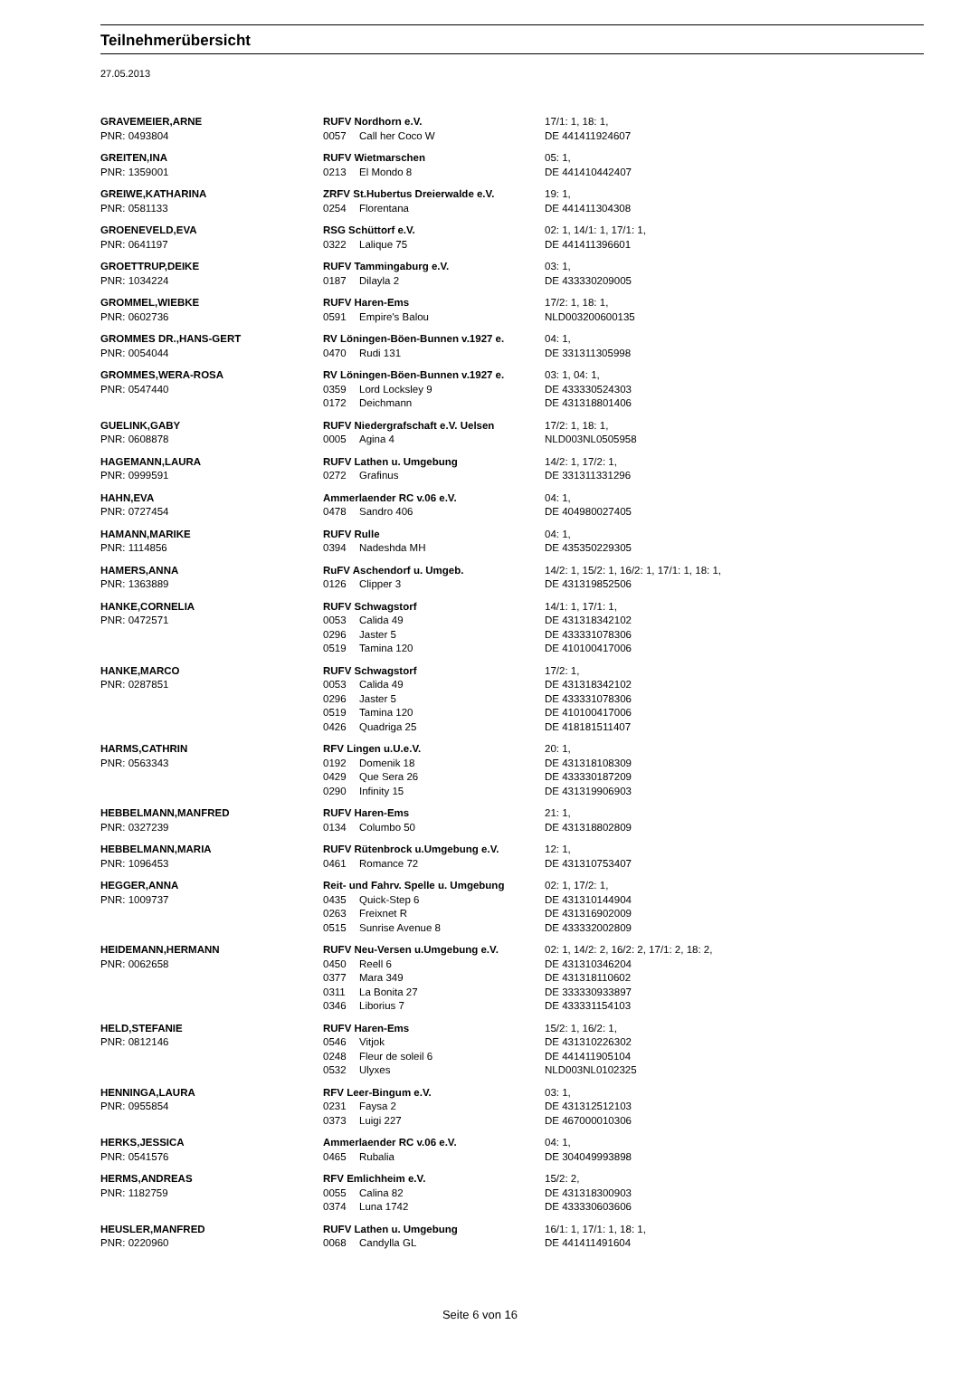Teilnehmerübersicht
27.05.2013
| GRAVEMEIER,ARNE | RUFV Nordhorn e.V. | | 17/1: 1, 18: 1, |
| PNR: 0493804 | 0057 | Call her Coco W | DE 441411924607 |
| GREITEN,INA | RUFV Wietmarschen | | 05: 1, |
| PNR: 1359001 | 0213 | El Mondo 8 | DE 441410442407 |
| GREIWE,KATHARINA | ZRFV St.Hubertus Dreierwalde e.V. | | 19: 1, |
| PNR: 0581133 | 0254 | Florentana | DE 441411304308 |
| GROENEVELD,EVA | RSG Schüttorf e.V. | | 02: 1, 14/1: 1, 17/1: 1, |
| PNR: 0641197 | 0322 | Lalique 75 | DE 441411396601 |
| GROETTRUP,DEIKE | RUFV Tammingaburg e.V. | | 03: 1, |
| PNR: 1034224 | 0187 | Dilayla 2 | DE 433330209005 |
| GROMMEL,WIEBKE | RUFV Haren-Ems | | 17/2: 1, 18: 1, |
| PNR: 0602736 | 0591 | Empire's Balou | NLD003200600135 |
| GROMMES DR.,HANS-GERT | RV Löningen-Böen-Bunnen v.1927 e. | | 04: 1, |
| PNR: 0054044 | 0470 | Rudi 131 | DE 331311305998 |
| GROMMES,WERA-ROSA | RV Löningen-Böen-Bunnen v.1927 e. | | 03: 1, 04: 1, |
| PNR: 0547440 | 0359 | Lord Locksley 9 | DE 433330524303 |
| | 0172 | Deichmann | DE 431318801406 |
| GUELINK,GABY | RUFV Niedergrafschaft e.V. Uelsen | | 17/2: 1, 18: 1, |
| PNR: 0608878 | 0005 | Agina 4 | NLD003NL0505958 |
| HAGEMANN,LAURA | RUFV Lathen u. Umgebung | | 14/2: 1, 17/2: 1, |
| PNR: 0999591 | 0272 | Grafinus | DE 331311331296 |
| HAHN,EVA | Ammerlaender RC v.06 e.V. | | 04: 1, |
| PNR: 0727454 | 0478 | Sandro 406 | DE 404980027405 |
| HAMANN,MARIKE | RUFV Rulle | | 04: 1, |
| PNR: 1114856 | 0394 | Nadeshda MH | DE 435350229305 |
| HAMERS,ANNA | RuFV Aschendorf u. Umgeb. | | 14/2: 1, 15/2: 1, 16/2: 1, 17/1: 1, 18: 1, |
| PNR: 1363889 | 0126 | Clipper 3 | DE 431319852506 |
| HANKE,CORNELIA | RUFV Schwagstorf | | 14/1: 1, 17/1: 1, |
| PNR: 0472571 | 0053 | Calida 49 | DE 431318342102 |
| | 0296 | Jaster 5 | DE 433331078306 |
| | 0519 | Tamina 120 | DE 410100417006 |
| HANKE,MARCO | RUFV Schwagstorf | | 17/2: 1, |
| PNR: 0287851 | 0053 | Calida 49 | DE 431318342102 |
| | 0296 | Jaster 5 | DE 433331078306 |
| | 0519 | Tamina 120 | DE 410100417006 |
| | 0426 | Quadriga 25 | DE 418181511407 |
| HARMS,CATHRIN | RFV Lingen u.U.e.V. | | 20: 1, |
| PNR: 0563343 | 0192 | Domenik 18 | DE 431318108309 |
| | 0429 | Que Sera 26 | DE 433330187209 |
| | 0290 | Infinity 15 | DE 431319906903 |
| HEBBELMANN,MANFRED | RUFV Haren-Ems | | 21: 1, |
| PNR: 0327239 | 0134 | Columbo 50 | DE 431318802809 |
| HEBBELMANN,MARIA | RUFV Rütenbrock u.Umgebung e.V. | | 12: 1, |
| PNR: 1096453 | 0461 | Romance 72 | DE 431310753407 |
| HEGGER,ANNA | Reit- und Fahrv. Spelle u. Umgebung | | 02: 1, 17/2: 1, |
| PNR: 1009737 | 0435 | Quick-Step 6 | DE 431310144904 |
| | 0263 | Freixnet R | DE 431316902009 |
| | 0515 | Sunrise Avenue 8 | DE 433332002809 |
| HEIDEMANN,HERMANN | RUFV Neu-Versen u.Umgebung e.V. | | 02: 1, 14/2: 2, 16/2: 2, 17/1: 2, 18: 2, |
| PNR: 0062658 | 0450 | Reell 6 | DE 431310346204 |
| | 0377 | Mara 349 | DE 431318110602 |
| | 0311 | La Bonita 27 | DE 333330933897 |
| | 0346 | Liborius 7 | DE 433331154103 |
| HELD,STEFANIE | RUFV Haren-Ems | | 15/2: 1, 16/2: 1, |
| PNR: 0812146 | 0546 | Vitjok | DE 431310226302 |
| | 0248 | Fleur de soleil 6 | DE 441411905104 |
| | 0532 | Ulyxes | NLD003NL0102325 |
| HENNINGA,LAURA | RFV Leer-Bingum e.V. | | 03: 1, |
| PNR: 0955854 | 0231 | Faysa 2 | DE 431312512103 |
| | 0373 | Luigi 227 | DE 467000010306 |
| HERKS,JESSICA | Ammerlaender RC v.06 e.V. | | 04: 1, |
| PNR: 0541576 | 0465 | Rubalia | DE 304049993898 |
| HERMS,ANDREAS | RFV Emlichheim e.V. | | 15/2: 2, |
| PNR: 1182759 | 0055 | Calina 82 | DE 431318300903 |
| | 0374 | Luna 1742 | DE 433330603606 |
| HEUSLER,MANFRED | RUFV Lathen u. Umgebung | | 16/1: 1, 17/1: 1, 18: 1, |
| PNR: 0220960 | 0068 | Candylla GL | DE 441411491604 |
Seite 6 von 16